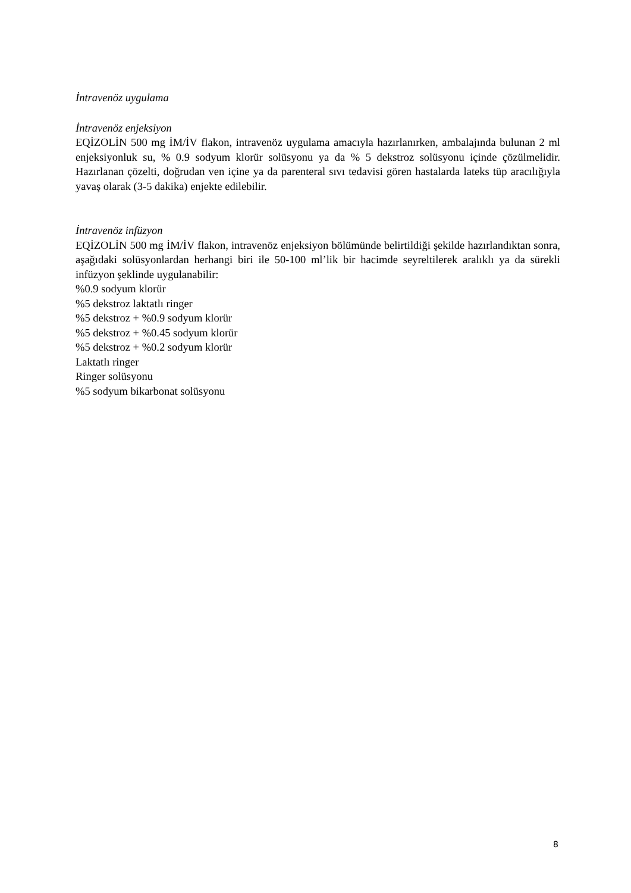İntravenöz uygulama
İntravenöz enjeksiyon
EQİZOLİN 500 mg İM/İV flakon, intravenöz uygulama amacıyla hazırlanırken, ambalajında bulunan 2 ml enjeksiyonluk su, % 0.9 sodyum klorür solüsyonu ya da % 5 dekstroz solüsyonu içinde çözülmelidir. Hazırlanan çözelti, doğrudan ven içine ya da parenteral sıvı tedavisi gören hastalarda lateks tüp aracılığıyla yavaş olarak (3-5 dakika) enjekte edilebilir.
İntravenöz infüzyon
EQİZOLİN 500 mg İM/İV flakon, intravenöz enjeksiyon bölümünde belirtildiği şekilde hazırlandıktan sonra, aşağıdaki solüsyonlardan herhangi biri ile 50-100 ml’lik bir hacimde seyreltilerek aralıklı ya da sürekli infüzyon şeklinde uygulanabilir:
%0.9 sodyum klorür
%5 dekstroz laktatlı ringer
%5 dekstroz + %0.9 sodyum klorür
%5 dekstroz + %0.45 sodyum klorür
%5 dekstroz + %0.2 sodyum klorür
Laktatlı ringer
Ringer solüsyonu
%5 sodyum bikarbonat solüsyonu
8